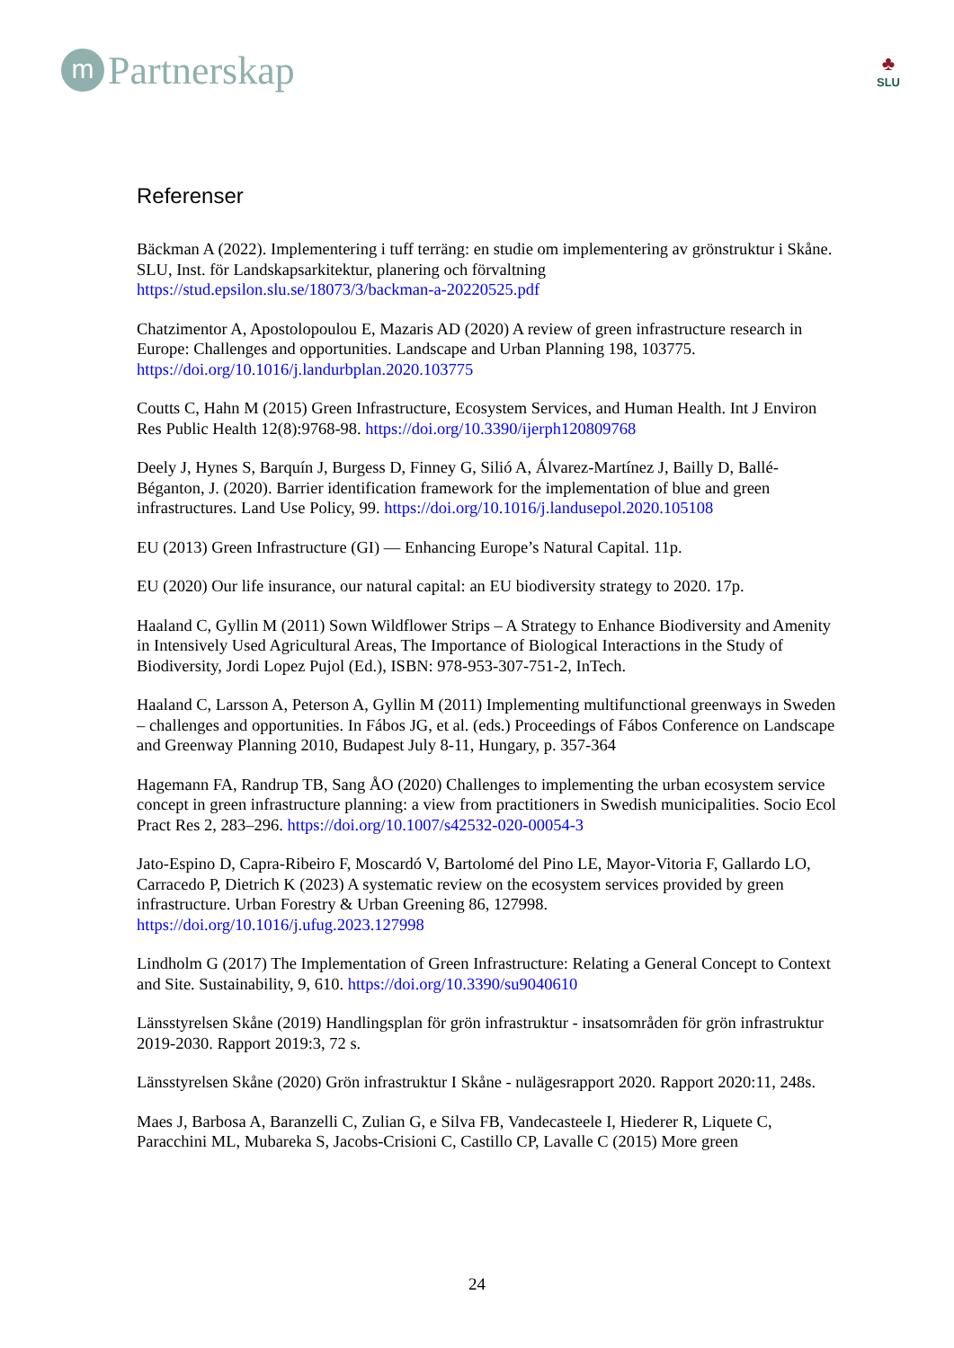m
Partnerskap
♣
SLU
Referenser
Bäckman A (2022). Implementering i tuff terräng: en studie om implementering av grönstruktur i Skåne. SLU, Inst. för Landskapsarkitektur, planering och förvaltning https://stud.epsilon.slu.se/18073/3/backman-a-20220525.pdf
Chatzimentor A, Apostolopoulou E, Mazaris AD (2020) A review of green infrastructure research in Europe: Challenges and opportunities. Landscape and Urban Planning 198, 103775. https://doi.org/10.1016/j.landurbplan.2020.103775
Coutts C, Hahn M (2015) Green Infrastructure, Ecosystem Services, and Human Health. Int J Environ Res Public Health 12(8):9768-98. https://doi.org/10.3390/ijerph120809768
Deely J, Hynes S, Barquín J, Burgess D, Finney G, Silió A, Álvarez-Martínez J, Bailly D, Ballé-Béganton, J. (2020). Barrier identification framework for the implementation of blue and green infrastructures. Land Use Policy, 99. https://doi.org/10.1016/j.landusepol.2020.105108
EU (2013) Green Infrastructure (GI) — Enhancing Europe’s Natural Capital. 11p.
EU (2020) Our life insurance, our natural capital: an EU biodiversity strategy to 2020. 17p.
Haaland C, Gyllin M (2011) Sown Wildflower Strips – A Strategy to Enhance Biodiversity and Amenity in Intensively Used Agricultural Areas, The Importance of Biological Interactions in the Study of Biodiversity, Jordi Lopez Pujol (Ed.), ISBN: 978-953-307-751-2, InTech.
Haaland C, Larsson A, Peterson A, Gyllin M (2011) Implementing multifunctional greenways in Sweden – challenges and opportunities. In Fábos JG, et al. (eds.) Proceedings of Fábos Conference on Landscape and Greenway Planning 2010, Budapest July 8-11, Hungary, p. 357-364
Hagemann FA, Randrup TB, Sang ÅO (2020) Challenges to implementing the urban ecosystem service concept in green infrastructure planning: a view from practitioners in Swedish municipalities. Socio Ecol Pract Res 2, 283–296. https://doi.org/10.1007/s42532-020-00054-3
Jato-Espino D, Capra-Ribeiro F, Moscardó V, Bartolomé del Pino LE, Mayor-Vitoria F, Gallardo LO, Carracedo P, Dietrich K (2023) A systematic review on the ecosystem services provided by green infrastructure. Urban Forestry & Urban Greening 86, 127998. https://doi.org/10.1016/j.ufug.2023.127998
Lindholm G (2017) The Implementation of Green Infrastructure: Relating a General Concept to Context and Site. Sustainability, 9, 610. https://doi.org/10.3390/su9040610
Länsstyrelsen Skåne (2019) Handlingsplan för grön infrastruktur - insatsområden för grön infrastruktur 2019-2030. Rapport 2019:3, 72 s.
Länsstyrelsen Skåne (2020) Grön infrastruktur I Skåne - nulägesrapport 2020. Rapport 2020:11, 248s.
Maes J, Barbosa A, Baranzelli C, Zulian G, e Silva FB, Vandecasteele I, Hiederer R, Liquete C, Paracchini ML, Mubareka S, Jacobs-Crisioni C, Castillo CP, Lavalle C (2015) More green
24